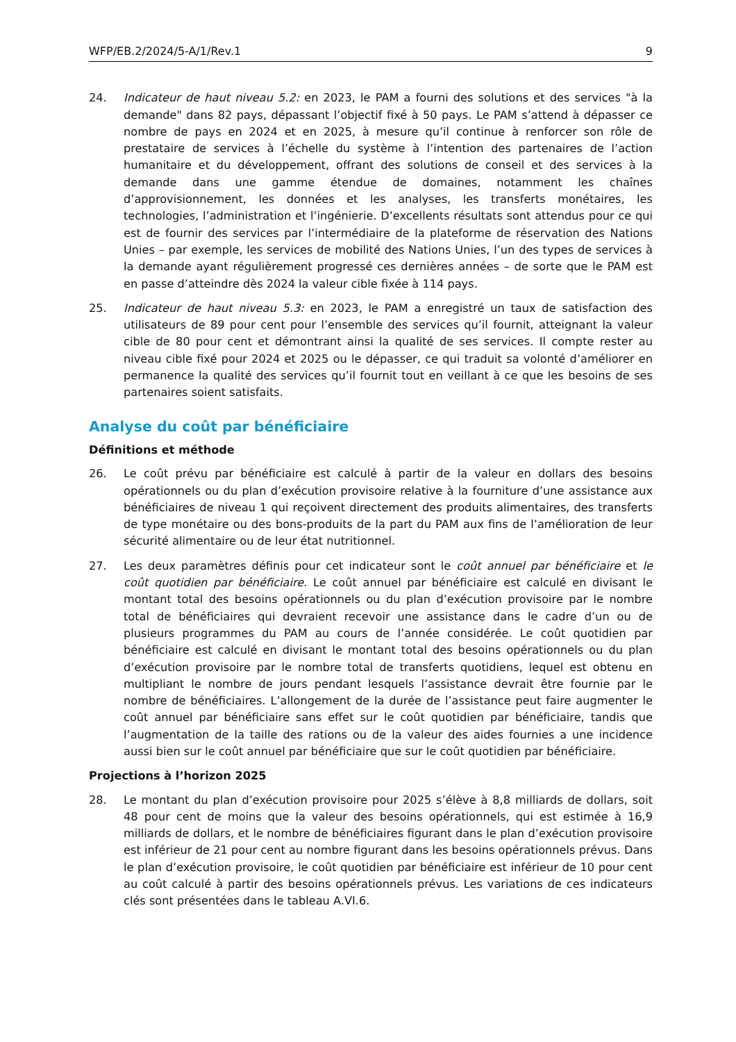WFP/EB.2/2024/5-A/1/Rev.1 9
24. Indicateur de haut niveau 5.2: en 2023, le PAM a fourni des solutions et des services "à la demande" dans 82 pays, dépassant l’objectif fixé à 50 pays. Le PAM s’attend à dépasser ce nombre de pays en 2024 et en 2025, à mesure qu’il continue à renforcer son rôle de prestataire de services à l’échelle du système à l’intention des partenaires de l’action humanitaire et du développement, offrant des solutions de conseil et des services à la demande dans une gamme étendue de domaines, notamment les chaînes d’approvisionnement, les données et les analyses, les transferts monétaires, les technologies, l’administration et l’ingénierie. D’excellents résultats sont attendus pour ce qui est de fournir des services par l’intermédiaire de la plateforme de réservation des Nations Unies – par exemple, les services de mobilité des Nations Unies, l’un des types de services à la demande ayant régulièrement progressé ces dernières années – de sorte que le PAM est en passe d’atteindre dès 2024 la valeur cible fixée à 114 pays.
25. Indicateur de haut niveau 5.3: en 2023, le PAM a enregistré un taux de satisfaction des utilisateurs de 89 pour cent pour l’ensemble des services qu’il fournit, atteignant la valeur cible de 80 pour cent et démontrant ainsi la qualité de ses services. Il compte rester au niveau cible fixé pour 2024 et 2025 ou le dépasser, ce qui traduit sa volonté d’améliorer en permanence la qualité des services qu’il fournit tout en veillant à ce que les besoins de ses partenaires soient satisfaits.
Analyse du coût par bénéficiaire
Définitions et méthode
26. Le coût prévu par bénéficiaire est calculé à partir de la valeur en dollars des besoins opérationnels ou du plan d’exécution provisoire relative à la fourniture d’une assistance aux bénéficiaires de niveau 1 qui reçoivent directement des produits alimentaires, des transferts de type monétaire ou des bons-produits de la part du PAM aux fins de l’amélioration de leur sécurité alimentaire ou de leur état nutritionnel.
27. Les deux paramètres définis pour cet indicateur sont le coût annuel par bénéficiaire et le coût quotidien par bénéficiaire. Le coût annuel par bénéficiaire est calculé en divisant le montant total des besoins opérationnels ou du plan d’exécution provisoire par le nombre total de bénéficiaires qui devraient recevoir une assistance dans le cadre d’un ou de plusieurs programmes du PAM au cours de l’année considérée. Le coût quotidien par bénéficiaire est calculé en divisant le montant total des besoins opérationnels ou du plan d’exécution provisoire par le nombre total de transferts quotidiens, lequel est obtenu en multipliant le nombre de jours pendant lesquels l’assistance devrait être fournie par le nombre de bénéficiaires. L’allongement de la durée de l’assistance peut faire augmenter le coût annuel par bénéficiaire sans effet sur le coût quotidien par bénéficiaire, tandis que l’augmentation de la taille des rations ou de la valeur des aides fournies a une incidence aussi bien sur le coût annuel par bénéficiaire que sur le coût quotidien par bénéficiaire.
Projections à l’horizon 2025
28. Le montant du plan d’exécution provisoire pour 2025 s’élève à 8,8 milliards de dollars, soit 48 pour cent de moins que la valeur des besoins opérationnels, qui est estimée à 16,9 milliards de dollars, et le nombre de bénéficiaires figurant dans le plan d’exécution provisoire est inférieur de 21 pour cent au nombre figurant dans les besoins opérationnels prévus. Dans le plan d’exécution provisoire, le coût quotidien par bénéficiaire est inférieur de 10 pour cent au coût calculé à partir des besoins opérationnels prévus. Les variations de ces indicateurs clés sont présentées dans le tableau A.VI.6.